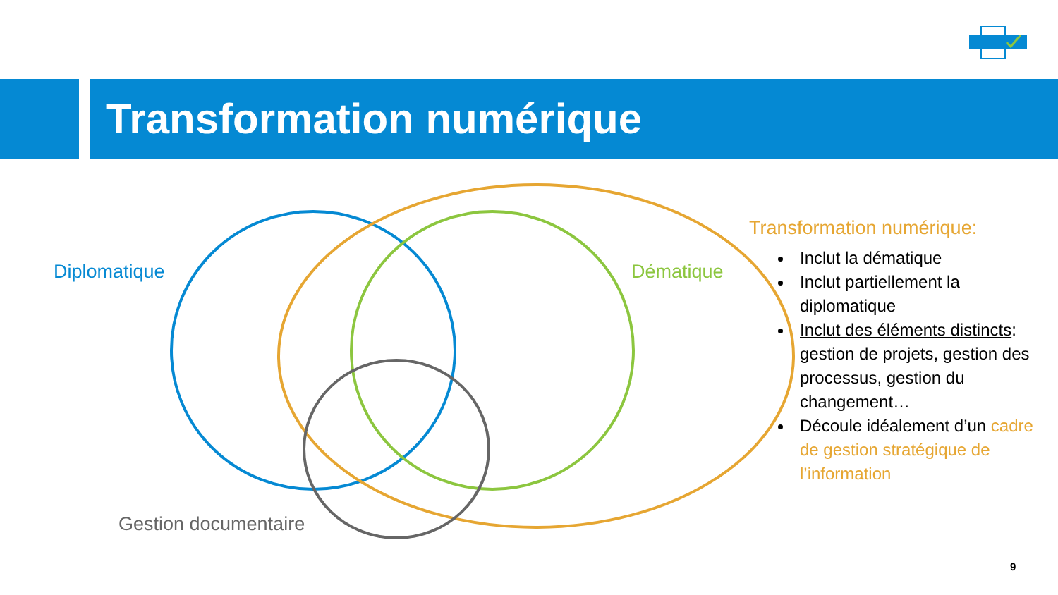Transformation numérique
Diplomatique Dématique
Gestion documentaire
Transformation numérique:
Inclut la dématique
Inclut partiellement la diplomatique
Inclut des éléments distincts: gestion de projets, gestion des processus, gestion du changement…
Découle idéalement d’un cadre de gestion stratégique de l’information
9